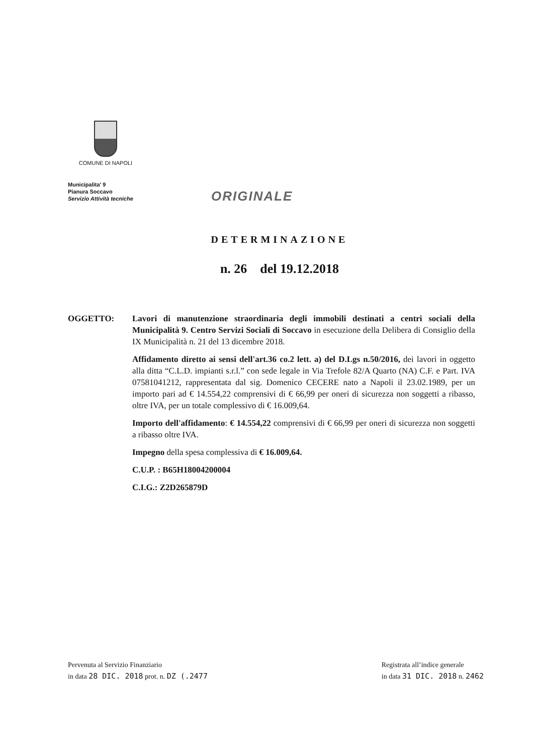COMUNE DI NAPOLI
Municipalita' 9
Pianura Soccavo
Servizio Attività tecniche
ORIGINALE
DETERMINAZIONE
n. 26 del 19.12.2018
OGGETTO: Lavori di manutenzione straordinaria degli immobili destinati a centri sociali della Municipalità 9. Centro Servizi Sociali di Soccavo in esecuzione della Delibera di Consiglio della IX Municipalità n. 21 del 13 dicembre 2018.
Affidamento diretto ai sensi dell'art.36 co.2 lett. a) del D.Lgs n.50/2016, dei lavori in oggetto alla ditta “C.L.D. impianti s.r.l.” con sede legale in Via Trefole 82/A Quarto (NA) C.F. e Part. IVA 07581041212, rappresentata dal sig. Domenico CECERE nato a Napoli il 23.02.1989, per un importo pari ad € 14.554,22 comprensivi di € 66,99 per oneri di sicurezza non soggetti a ribasso, oltre IVA, per un totale complessivo di € 16.009,64.
Importo dell'affidamento: € 14.554,22 comprensivi di € 66,99 per oneri di sicurezza non soggetti a ribasso oltre IVA.
Impegno della spesa complessiva di € 16.009,64.
C.U.P. : B65H18004200004
C.I.G.: Z2D265879D
Pervenuta al Servizio Finanziario
in data 28 DIC. 2018 prot. n. DZ (.2477
Registrata all’indice generale
in data 31 DIC. 2018 n. 2462